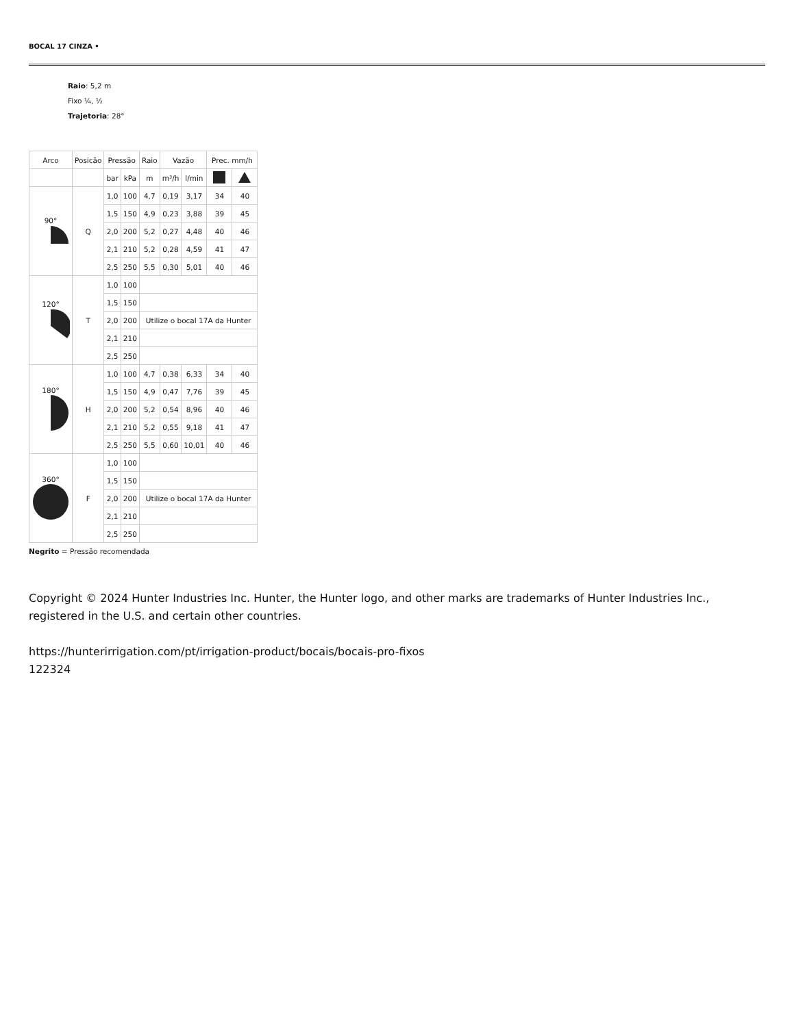BOCAL 17 CINZA •
Raio: 5,2 m
Fixo ¼, ½
Trajetoria: 28°
| Arco | Posicão | Pressão | | Raio | Vazão | | Prec. mm/h | |
| --- | --- | --- | --- | --- | --- | --- | --- | --- |
| | | bar | kPa | m | m³/h | l/min | | |
| 90° | Q | 1,0 | 100 | 4,7 | 0,19 | 3,17 | 34 | 40 |
| | | 1,5 | 150 | 4,9 | 0,23 | 3,88 | 39 | 45 |
| | | 2,0 | 200 | 5,2 | 0,27 | 4,48 | 40 | 46 |
| | | 2,1 | 210 | 5,2 | 0,28 | 4,59 | 41 | 47 |
| | | 2,5 | 250 | 5,5 | 0,30 | 5,01 | 40 | 46 |
| 120° | T | 1,0 | 100 | | | | | |
| | | 1,5 | 150 | | | | | |
| | | 2,0 | 200 | Utilize o bocal 17A da Hunter | | | | |
| | | 2,1 | 210 | | | | | |
| | | 2,5 | 250 | | | | | |
| 180° | H | 1,0 | 100 | 4,7 | 0,38 | 6,33 | 34 | 40 |
| | | 1,5 | 150 | 4,9 | 0,47 | 7,76 | 39 | 45 |
| | | 2,0 | 200 | 5,2 | 0,54 | 8,96 | 40 | 46 |
| | | 2,1 | 210 | 5,2 | 0,55 | 9,18 | 41 | 47 |
| | | 2,5 | 250 | 5,5 | 0,60 | 10,01 | 40 | 46 |
| 360° | F | 1,0 | 100 | | | | | |
| | | 1,5 | 150 | | | | | |
| | | 2,0 | 200 | Utilize o bocal 17A da Hunter | | | | |
| | | 2,1 | 210 | | | | | |
| | | 2,5 | 250 | | | | | |
Negrito = Pressão recomendada
Copyright © 2024 Hunter Industries Inc. Hunter, the Hunter logo, and other marks are trademarks of Hunter Industries Inc., registered in the U.S. and certain other countries.
https://hunterirrigation.com/pt/irrigation-product/bocais/bocais-pro-fixos
122324